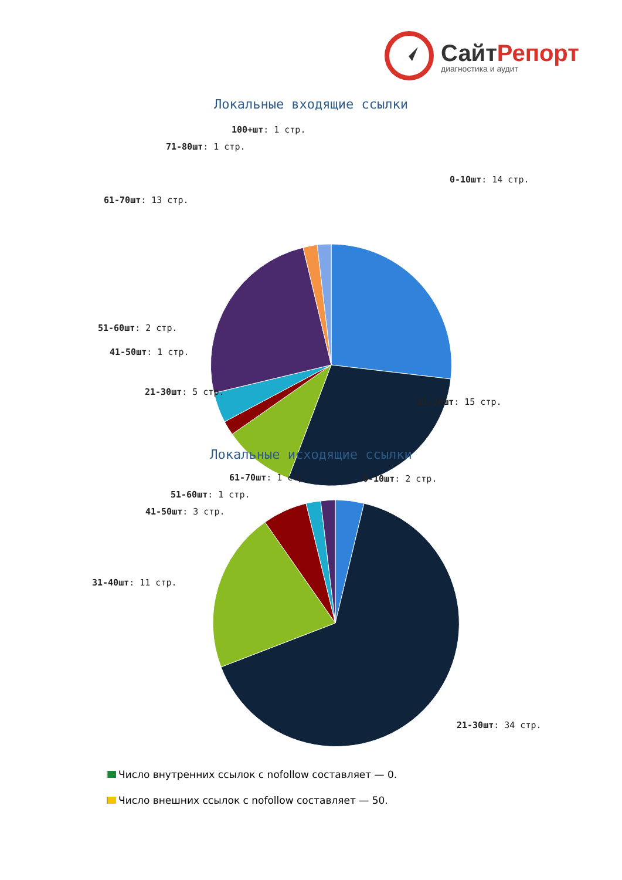СайтРепорт
диагностика и аудит
Локальные входящие ссылки
100+шт: 1 стр.
71-80шт: 1 стр.
0-10шт: 14 стр.
61-70шт: 13 стр.
51-60шт: 2 стр.
41-50шт: 1 стр.
21-30шт: 5 стр.
11-20шт: 15 стр.
Локальные исходящие ссылки
61-70шт: 1 стр. 0-10шт: 2 стр.
51-60шт: 1 стр.
41-50шт: 3 стр.
31-40шт: 11 стр.
21-30шт: 34 стр.
Число внутренних ссылок с nofollow составляет — 0.
Число внешних ссылок с nofollow составляет — 50.